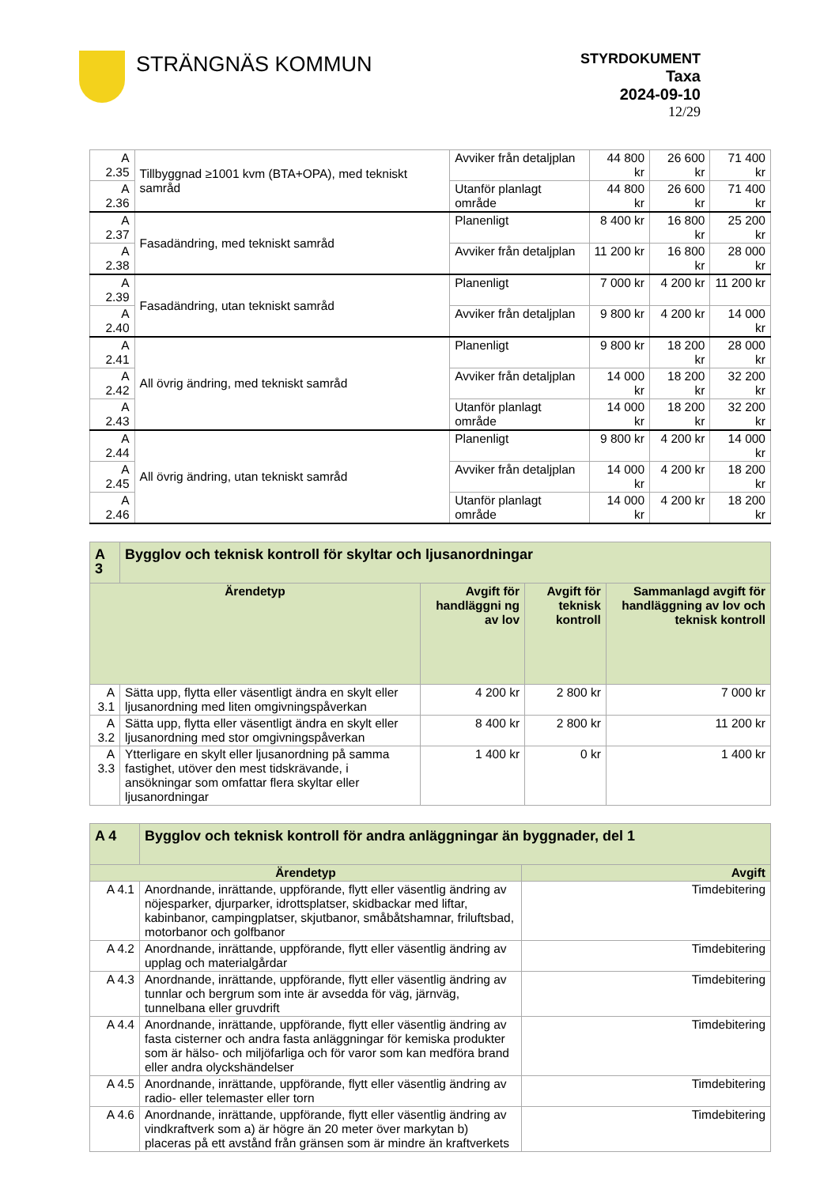STRÄNGNÄS KOMMUN
STYRDOKUMENT
Taxa
2024-09-10
12/29
| A 2.35 | Tillbyggnad ≥1001 kvm (BTA+OPA), med tekniskt samråd | Avviker från detaljplan | 44 800 kr | 26 600 kr | 71 400 kr |
| A 2.36 | | Utanför planlagt område | 44 800 kr | 26 600 kr | 71 400 kr |
| A 2.37 | Fasadändring, med tekniskt samråd | Planenligt | 8 400 kr | 16 800 kr | 25 200 kr |
| A 2.38 | | Avviker från detaljplan | 11 200 kr | 16 800 kr | 28 000 kr |
| A 2.39 | Fasadändring, utan tekniskt samråd | Planenligt | 7 000 kr | 4 200 kr | 11 200 kr |
| A 2.40 | | Avviker från detaljplan | 9 800 kr | 4 200 kr | 14 000 kr |
| A 2.41 | All övrig ändring, med tekniskt samråd | Planenligt | 9 800 kr | 18 200 kr | 28 000 kr |
| A 2.42 | | Avviker från detaljplan | 14 000 kr | 18 200 kr | 32 200 kr |
| A 2.43 | | Utanför planlagt område | 14 000 kr | 18 200 kr | 32 200 kr |
| A 2.44 | All övrig ändring, utan tekniskt samråd | Planenligt | 9 800 kr | 4 200 kr | 14 000 kr |
| A 2.45 | | Avviker från detaljplan | 14 000 kr | 4 200 kr | 18 200 kr |
| A 2.46 | | Utanför planlagt område | 14 000 kr | 4 200 kr | 18 200 kr |
| A 3 | Bygglov och teknisk kontroll för skyltar och ljusanordningar | | | |
| Ärendetyp | | Avgift för handläggni ng av lov | Avgift för teknisk kontroll | Sammanlagd avgift för handläggning av lov och teknisk kontroll |
| A 3.1 | Sätta upp, flytta eller väsentligt ändra en skylt eller ljusanordning med liten omgivningspåverkan | 4 200 kr | 2 800 kr | 7 000 kr |
| A 3.2 | Sätta upp, flytta eller väsentligt ändra en skylt eller ljusanordning med stor omgivningspåverkan | 8 400 kr | 2 800 kr | 11 200 kr |
| A 3.3 | Ytterligare en skylt eller ljusanordning på samma fastighet, utöver den mest tidskrävande, i ansökningar som omfattar flera skyltar eller ljusanordningar | 1 400 kr | 0 kr | 1 400 kr |
| A 4 | Bygglov och teknisk kontroll för andra anläggningar än byggnader, del 1 | |
| Ärendetyp | | Avgift |
| A 4.1 | Anordnande, inrättande, uppförande, flytt eller väsentlig ändring av nöjesparker, djurparker, idrottsplatser, skidbackar med liftar, kabinbanor, campingplatser, skjutbanor, småbåtshamnar, friluftsbad, motorbanor och golfbanor | Timdebitering |
| A 4.2 | Anordnande, inrättande, uppförande, flytt eller väsentlig ändring av upplag och materialgårdar | Timdebitering |
| A 4.3 | Anordnande, inrättande, uppförande, flytt eller väsentlig ändring av tunnlar och bergrum som inte är avsedda för väg, järnväg, tunnelbana eller gruvdrift | Timdebitering |
| A 4.4 | Anordnande, inrättande, uppförande, flytt eller väsentlig ändring av fasta cisterner och andra fasta anläggningar för kemiska produkter som är hälso- och miljöfarliga och för varor som kan medföra brand eller andra olyckshändelser | Timdebitering |
| A 4.5 | Anordnande, inrättande, uppförande, flytt eller väsentlig ändring av radio- eller telemaster eller torn | Timdebitering |
| A 4.6 | Anordnande, inrättande, uppförande, flytt eller väsentlig ändring av vindkraftverk som a) är högre än 20 meter över markytan b) placeras på ett avstånd från gränsen som är mindre än kraftverkets | Timdebitering |